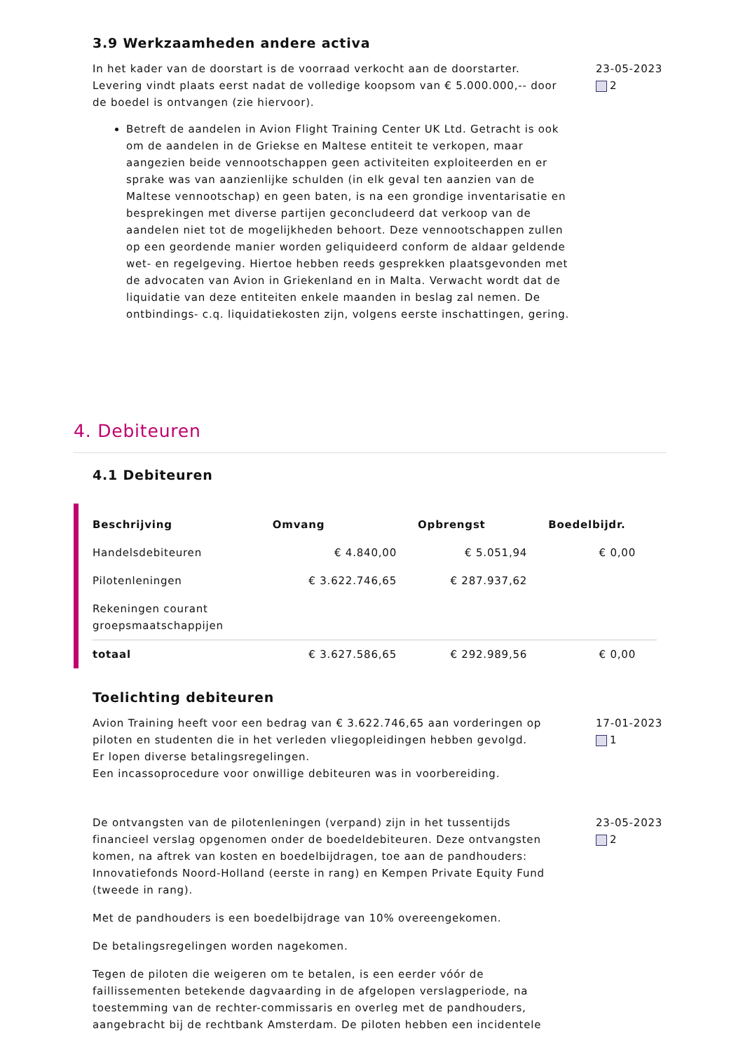3.9 Werkzaamheden andere activa
In het kader van de doorstart is de voorraad verkocht aan de doorstarter. Levering vindt plaats eerst nadat de volledige koopsom van € 5.000.000,-- door de boedel is ontvangen (zie hiervoor).
Betreft de aandelen in Avion Flight Training Center UK Ltd. Getracht is ook om de aandelen in de Griekse en Maltese entiteit te verkopen, maar aangezien beide vennootschappen geen activiteiten exploiteerden en er sprake was van aanzienlijke schulden (in elk geval ten aanzien van de Maltese vennootschap) en geen baten, is na een grondige inventarisatie en besprekingen met diverse partijen geconcludeerd dat verkoop van de aandelen niet tot de mogelijkheden behoort. Deze vennootschappen zullen op een geordende manier worden geliquideerd conform de aldaar geldende wet- en regelgeving. Hiertoe hebben reeds gesprekken plaatsgevonden met de advocaten van Avion in Griekenland en in Malta. Verwacht wordt dat de liquidatie van deze entiteiten enkele maanden in beslag zal nemen. De ontbindings- c.q. liquidatiekosten zijn, volgens eerste inschattingen, gering.
23-05-2023
2
4. Debiteuren
4.1 Debiteuren
| Beschrijving | Omvang | Opbrengst | Boedelbijdr. |
| --- | --- | --- | --- |
| Handelsdebiteuren | € 4.840,00 | € 5.051,94 | € 0,00 |
| Pilotenleningen | € 3.622.746,65 | € 287.937,62 | |
| Rekeningen courant groepsmaatschappijen | | | |
| totaal | € 3.627.586,65 | € 292.989,56 | € 0,00 |
Toelichting debiteuren
Avion Training heeft voor een bedrag van € 3.622.746,65 aan vorderingen op piloten en studenten die in het verleden vliegopleidingen hebben gevolgd.
Er lopen diverse betalingsregelingen.
Een incassoprocedure voor onwillige debiteuren was in voorbereiding.
17-01-2023
1
De ontvangsten van de pilotenleningen (verpand) zijn in het tussentijds financieel verslag opgenomen onder de boedeldebiteuren. Deze ontvangsten komen, na aftrek van kosten en boedelbijdragen, toe aan de pandhouders: Innovatiefonds Noord-Holland (eerste in rang) en Kempen Private Equity Fund (tweede in rang).
Met de pandhouders is een boedelbijdrage van 10% overeengekomen.
De betalingsregelingen worden nagekomen.
Tegen de piloten die weigeren om te betalen, is een eerder vóór de faillissementen betekende dagvaarding in de afgelopen verslagperiode, na toestemming van de rechter-commissaris en overleg met de pandhouders, aangebracht bij de rechtbank Amsterdam. De piloten hebben een incidentele
23-05-2023
2